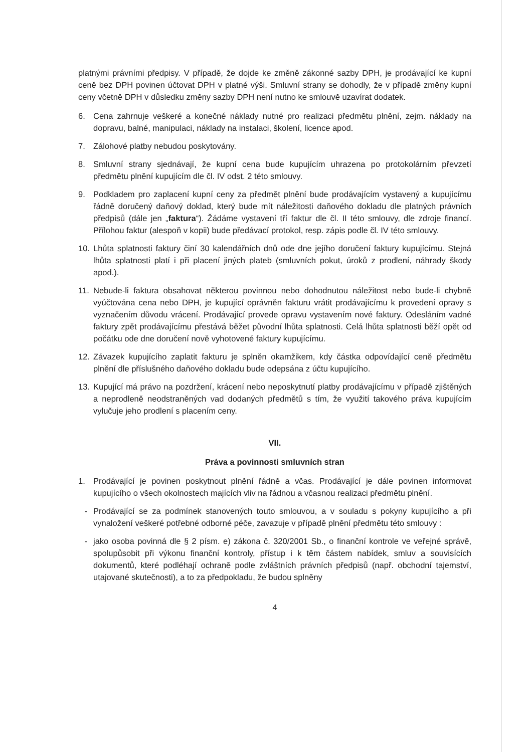platnými právními předpisy. V případě, že dojde ke změně zákonné sazby DPH, je prodávající ke kupní ceně bez DPH povinen účtovat DPH v platné výši. Smluvní strany se dohodly, že v případě změny kupní ceny včetně DPH v důsledku změny sazby DPH není nutno ke smlouvě uzavírat dodatek.
6. Cena zahrnuje veškeré a konečné náklady nutné pro realizaci předmětu plnění, zejm. náklady na dopravu, balné, manipulaci, náklady na instalaci, školení, licence apod.
7. Zálohové platby nebudou poskytovány.
8. Smluvní strany sjednávají, že kupní cena bude kupujícím uhrazena po protokolárním převzetí předmětu plnění kupujícím dle čl. IV odst. 2 této smlouvy.
9. Podkladem pro zaplacení kupní ceny za předmět plnění bude prodávajícím vystavený a kupujícímu řádně doručený daňový doklad, který bude mít náležitosti daňového dokladu dle platných právních předpisů (dále jen „faktura“). Žádáme vystavení tří faktur dle čl. II této smlouvy, dle zdroje financí. Přílohou faktur (alespoň v kopii) bude předávací protokol, resp. zápis podle čl. IV této smlouvy.
10. Lhůta splatnosti faktury činí 30 kalendářních dnů ode dne jejího doručení faktury kupujícímu. Stejná lhůta splatnosti platí i při placení jiných plateb (smluvních pokut, úroků z prodlení, náhrady škody apod.).
11. Nebude-li faktura obsahovat některou povinnou nebo dohodnutou náležitost nebo bude-li chybně vyúčtována cena nebo DPH, je kupující oprávněn fakturu vrátit prodávajícímu k provedení opravy s vyznačením důvodu vrácení. Prodávající provede opravu vystavením nové faktury. Odesláním vadné faktury zpět prodávajícímu přestává běžet původní lhůta splatnosti. Celá lhůta splatnosti běží opět od počátku ode dne doručení nově vyhotovené faktury kupujícímu.
12. Závazek kupujícího zaplatit fakturu je splněn okamžikem, kdy částka odpovídající ceně předmětu plnění dle příslušného daňového dokladu bude odepsána z účtu kupujícího.
13. Kupující má právo na pozdržení, krácení nebo neposkytnutí platby prodávajícímu v případě zjištěných a neprodleně neodstraněných vad dodaných předmětů s tím, že využití takového práva kupujícím vylučuje jeho prodlení s placením ceny.
VII.
Práva a povinnosti smluvních stran
1. Prodávající je povinen poskytnout plnění řádně a včas. Prodávající je dále povinen informovat kupujícího o všech okolnostech majících vliv na řádnou a včasnou realizaci předmětu plnění.
- Prodávající se za podmínek stanovených touto smlouvou, a v souladu s pokyny kupujícího a při vynaložení veškeré potřebné odborné péče, zavazuje v případě plnění předmětu této smlouvy :
- jako osoba povinná dle § 2 písm. e) zákona č. 320/2001 Sb., o finanční kontrole ve veřejné správě, spolupůsobit při výkonu finanční kontroly, přístup i k těm částem nabídek, smluv a souvisících dokumentů, které podléhají ochraně podle zvláštních právních předpisů (např. obchodní tajemství, utajované skutečnosti), a to za předpokladu, že budou splněny
4